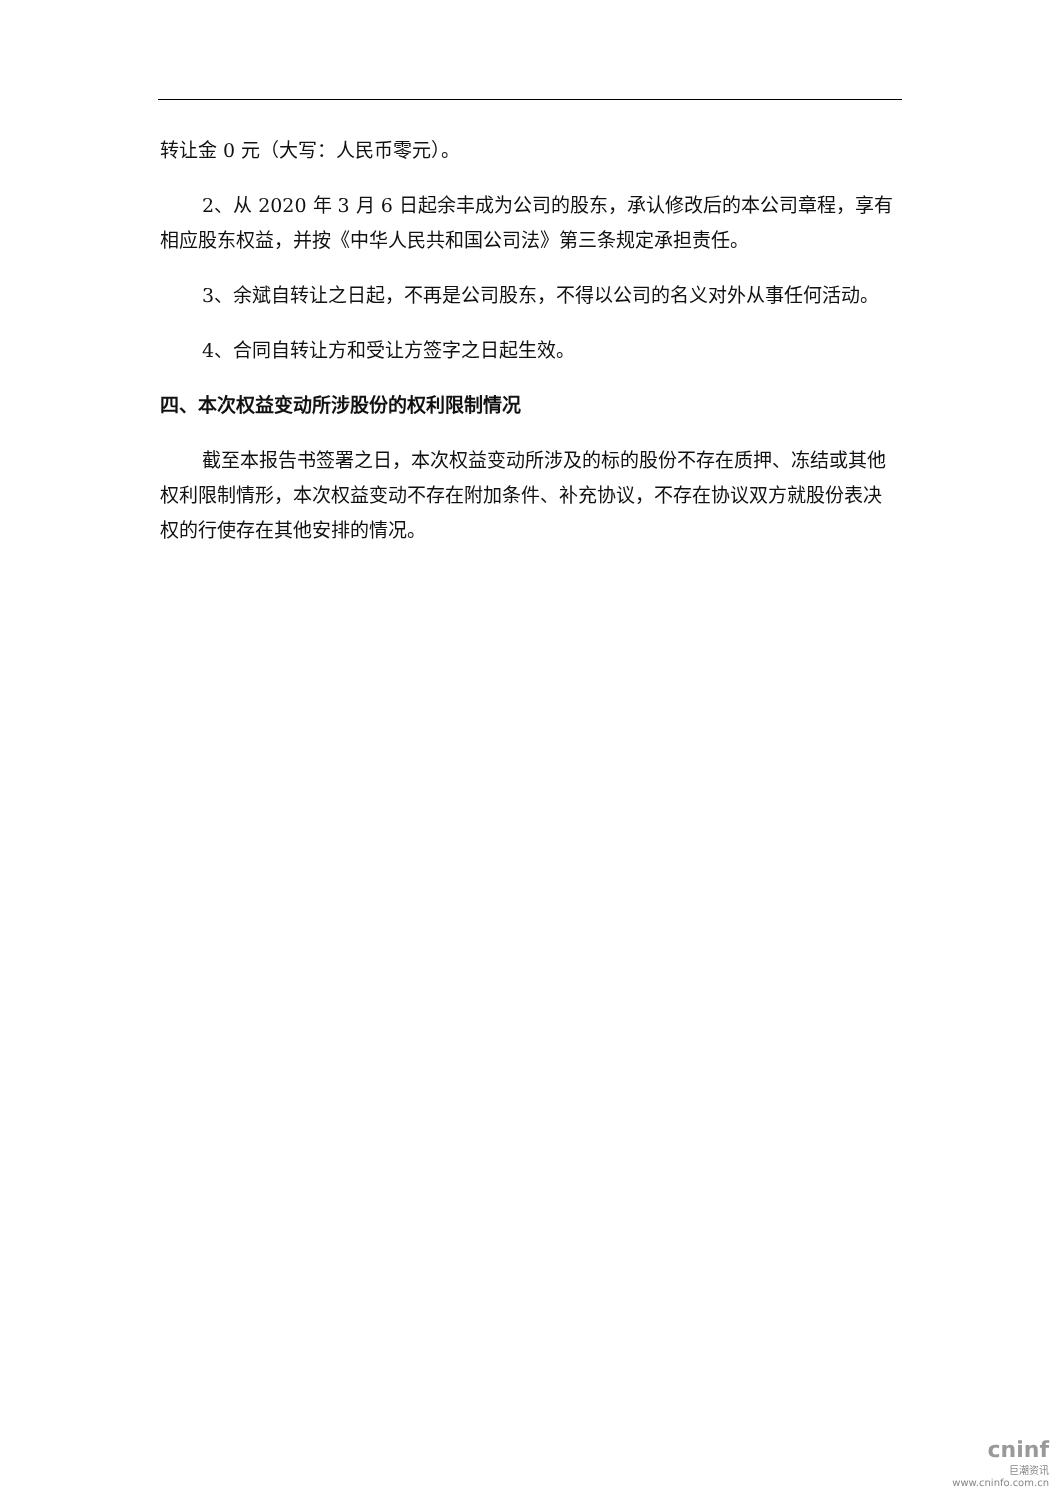转让金 0 元（大写：人民币零元）。
2、从 2020 年 3 月 6 日起余丰成为公司的股东，承认修改后的本公司章程，享有相应股东权益，并按《中华人民共和国公司法》第三条规定承担责任。
3、余斌自转让之日起，不再是公司股东，不得以公司的名义对外从事任何活动。
4、合同自转让方和受让方签字之日起生效。
四、本次权益变动所涉股份的权利限制情况
截至本报告书签署之日，本次权益变动所涉及的标的股份不存在质押、冻结或其他权利限制情形，本次权益变动不存在附加条件、补充协议，不存在协议双方就股份表决权的行使存在其他安排的情况。
cninf
巨潮资讯
www.cninfo.com.cn